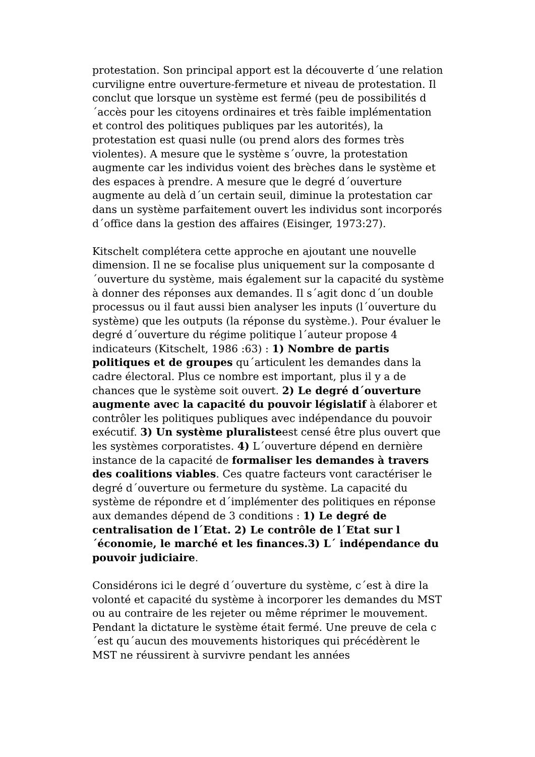protestation. Son principal apport est la découverte d´une relation curviligne entre ouverture-fermeture et niveau de protestation. Il conclut que lorsque un système est fermé (peu de possibilités d´accès pour les citoyens ordinaires et très faible implémentation et control des politiques publiques par les autorités), la protestation est quasi nulle (ou prend alors des formes très violentes). A mesure que le système s´ouvre, la protestation augmente car les individus voient des brèches dans le système et des espaces à prendre. A mesure que le degré d´ouverture augmente au delà d´un certain seuil, diminue la protestation car dans un système parfaitement ouvert les individus sont incorporés d´office dans la gestion des affaires (Eisinger, 1973:27).
Kitschelt complétera cette approche en ajoutant une nouvelle dimension. Il ne se focalise plus uniquement sur la composante d´ouverture du système, mais également sur la capacité du système à donner des réponses aux demandes. Il s´agit donc d´un double processus ou il faut aussi bien analyser les inputs (l´ouverture du système) que les outputs (la réponse du système.). Pour évaluer le degré d´ouverture du régime politique l´auteur propose 4 indicateurs (Kitschelt, 1986 :63) : 1) Nombre de partis politiques et de groupes qu´articulent les demandes dans la cadre électoral. Plus ce nombre est important, plus il y a de chances que le système soit ouvert. 2) Le degré d´ouverture augmente avec la capacité du pouvoir législatif à élaborer et contrôler les politiques publiques avec indépendance du pouvoir exécutif. 3) Un système pluralisteest censé être plus ouvert que les systèmes corporatistes. 4) L´ouverture dépend en dernière instance de la capacité de formaliser les demandes à travers des coalitions viables. Ces quatre facteurs vont caractériser le degré d´ouverture ou fermeture du système. La capacité du système de répondre et d´implémenter des politiques en réponse aux demandes dépend de 3 conditions : 1) Le degré de centralisation de l´Etat. 2) Le contrôle de l´Etat sur l´économie, le marché et les finances.3) L´ indépendance du pouvoir judiciaire.
Considérons ici le degré d´ouverture du système, c´est à dire la volonté et capacité du système à incorporer les demandes du MST ou au contraire de les rejeter ou même réprimer le mouvement. Pendant la dictature le système était fermé. Une preuve de cela c´est qu´aucun des mouvements historiques qui précédèrent le MST ne réussirent à survivre pendant les années